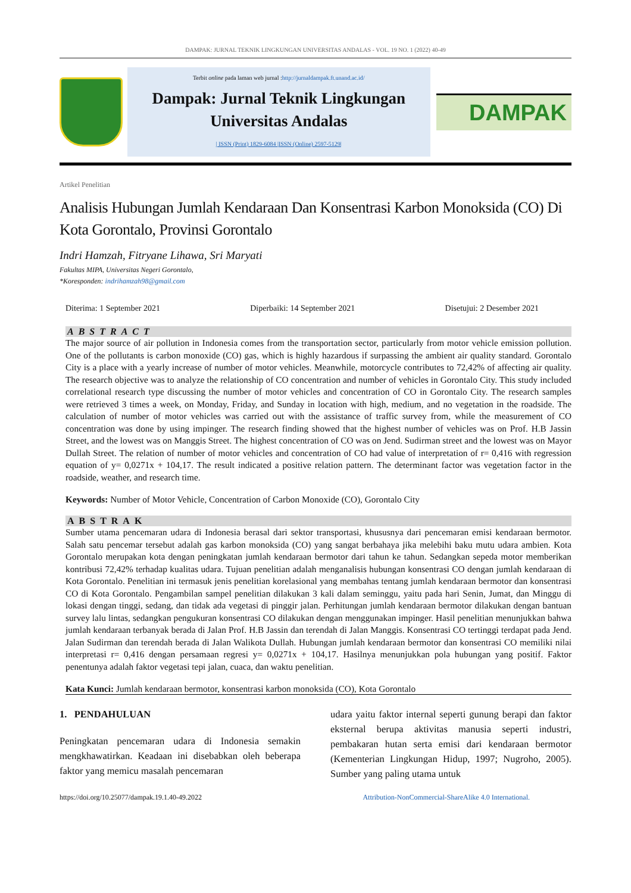DAMPAK: JURNAL TEKNIK LINGKUNGAN UNIVERSITAS ANDALAS - VOL. 19 NO. 1 (2022) 40-49
Terbit online pada laman web jurnal :http://jurnaldampak.ft.unand.ac.id/
Dampak: Jurnal Teknik Lingkungan
Universitas Andalas
| ISSN (Print) 1829-6084 |ISSN (Online) 2597-5129|
DAMPAK
Artikel Penelitian
Analisis Hubungan Jumlah Kendaraan Dan Konsentrasi Karbon Monoksida (CO) Di Kota Gorontalo, Provinsi Gorontalo
Indri Hamzah, Fitryane Lihawa, Sri Maryati
Fakultas MIPA, Universitas Negeri Gorontalo,
*Koresponden: indrihamzah98@gmail.com
Diterima: 1 September 2021 Diperbaiki: 14 September 2021 Disetujui: 2 Desember 2021
ABSTRACT
The major source of air pollution in Indonesia comes from the transportation sector, particularly from motor vehicle emission pollution. One of the pollutants is carbon monoxide (CO) gas, which is highly hazardous if surpassing the ambient air quality standard. Gorontalo City is a place with a yearly increase of number of motor vehicles. Meanwhile, motorcycle contributes to 72,42% of affecting air quality. The research objective was to analyze the relationship of CO concentration and number of vehicles in Gorontalo City. This study included correlational research type discussing the number of motor vehicles and concentration of CO in Gorontalo City. The research samples were retrieved 3 times a week, on Monday, Friday, and Sunday in location with high, medium, and no vegetation in the roadside. The calculation of number of motor vehicles was carried out with the assistance of traffic survey from, while the measurement of CO concentration was done by using impinger. The research finding showed that the highest number of vehicles was on Prof. H.B Jassin Street, and the lowest was on Manggis Street. The highest concentration of CO was on Jend. Sudirman street and the lowest was on Mayor Dullah Street. The relation of number of motor vehicles and concentration of CO had value of interpretation of r= 0,416 with regression equation of y= 0,0271x + 104,17. The result indicated a positive relation pattern. The determinant factor was vegetation factor in the roadside, weather, and research time.
Keywords: Number of Motor Vehicle, Concentration of Carbon Monoxide (CO), Gorontalo City
ABSTRAK
Sumber utama pencemaran udara di Indonesia berasal dari sektor transportasi, khususnya dari pencemaran emisi kendaraan bermotor. Salah satu pencemar tersebut adalah gas karbon monoksida (CO) yang sangat berbahaya jika melebihi baku mutu udara ambien. Kota Gorontalo merupakan kota dengan peningkatan jumlah kendaraan bermotor dari tahun ke tahun. Sedangkan sepeda motor memberikan kontribusi 72,42% terhadap kualitas udara. Tujuan penelitian adalah menganalisis hubungan konsentrasi CO dengan jumlah kendaraan di Kota Gorontalo. Penelitian ini termasuk jenis penelitian korelasional yang membahas tentang jumlah kendaraan bermotor dan konsentrasi CO di Kota Gorontalo. Pengambilan sampel penelitian dilakukan 3 kali dalam seminggu, yaitu pada hari Senin, Jumat, dan Minggu di lokasi dengan tinggi, sedang, dan tidak ada vegetasi di pinggir jalan. Perhitungan jumlah kendaraan bermotor dilakukan dengan bantuan survey lalu lintas, sedangkan pengukuran konsentrasi CO dilakukan dengan menggunakan impinger. Hasil penelitian menunjukkan bahwa jumlah kendaraan terbanyak berada di Jalan Prof. H.B Jassin dan terendah di Jalan Manggis. Konsentrasi CO tertinggi terdapat pada Jend. Jalan Sudirman dan terendah berada di Jalan Walikota Dullah. Hubungan jumlah kendaraan bermotor dan konsentrasi CO memiliki nilai interpretasi r= 0,416 dengan persamaan regresi y= 0,0271x + 104,17. Hasilnya menunjukkan pola hubungan yang positif. Faktor penentunya adalah faktor vegetasi tepi jalan, cuaca, dan waktu penelitian.
Kata Kunci: Jumlah kendaraan bermotor, konsentrasi karbon monoksida (CO), Kota Gorontalo
1. PENDAHULUAN
Peningkatan pencemaran udara di Indonesia semakin mengkhawatirkan. Keadaan ini disebabkan oleh beberapa faktor yang memicu masalah pencemaran
udara yaitu faktor internal seperti gunung berapi dan faktor eksternal berupa aktivitas manusia seperti industri, pembakaran hutan serta emisi dari kendaraan bermotor (Kementerian Lingkungan Hidup, 1997; Nugroho, 2005). Sumber yang paling utama untuk
https://doi.org/10.25077/dampak.19.1.40-49.2022 Attribution-NonCommercial-ShareAlike 4.0 International.